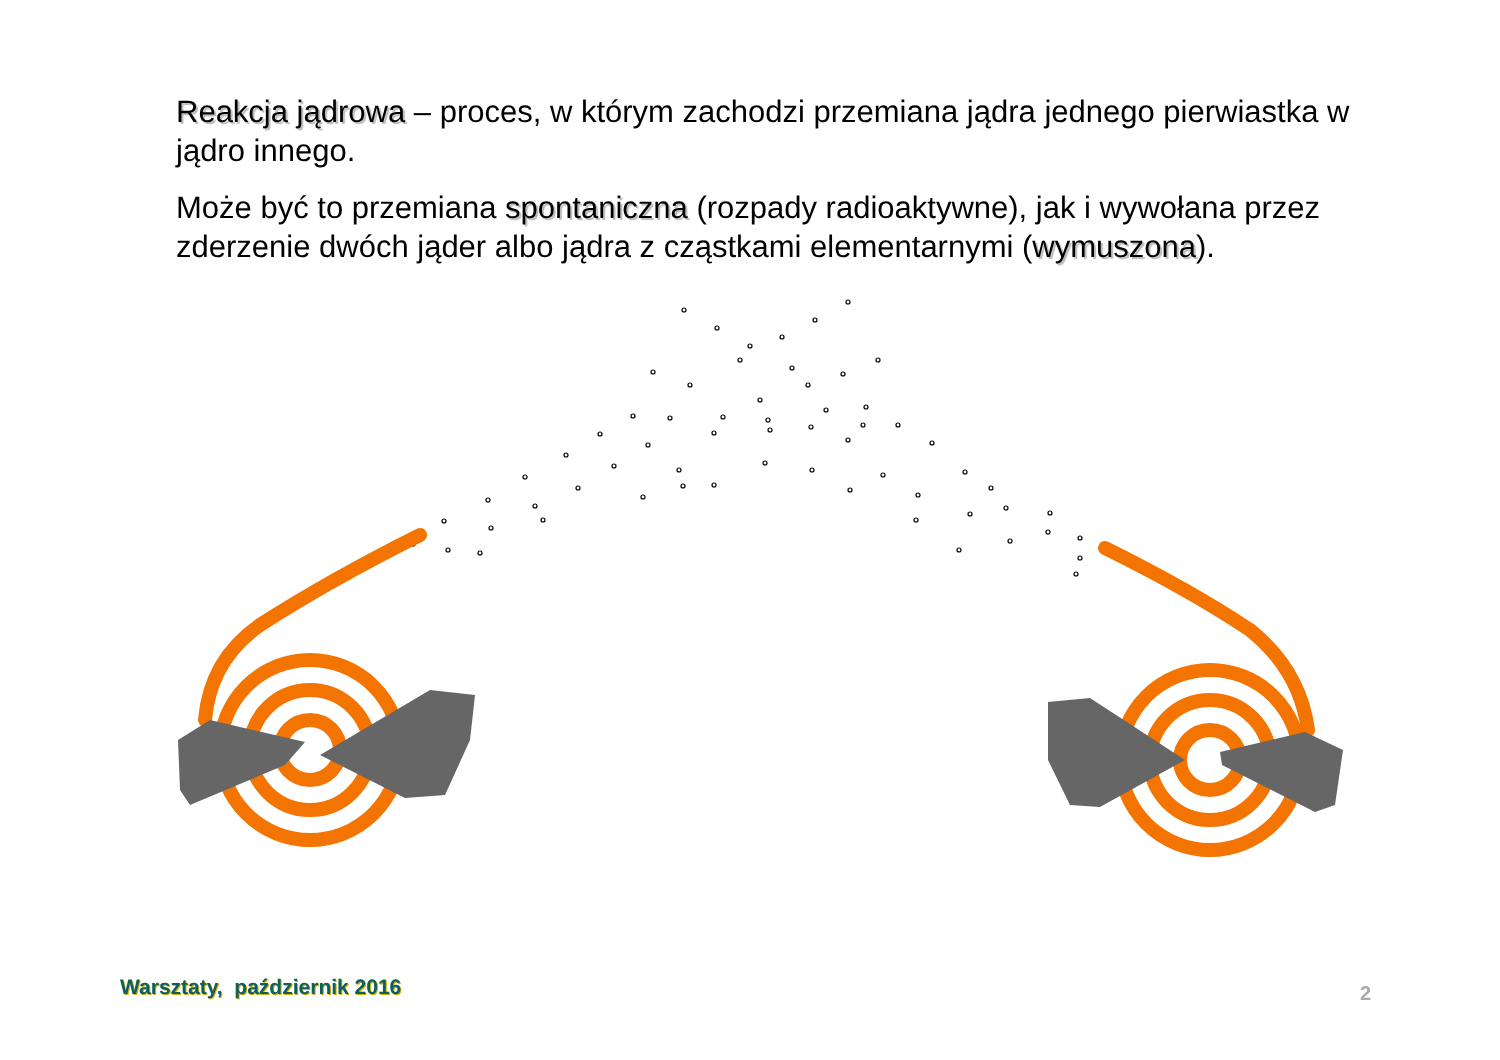Reakcja jądrowa – proces, w którym zachodzi przemiana jądra jednego pierwiastka w jądro innego.
Może być to przemiana spontaniczna (rozpady radioaktywne), jak i wywołana przez zderzenie dwóch jąder albo jądra z cząstkami elementarnymi (wymuszona).
Warsztaty, październik 2016 2